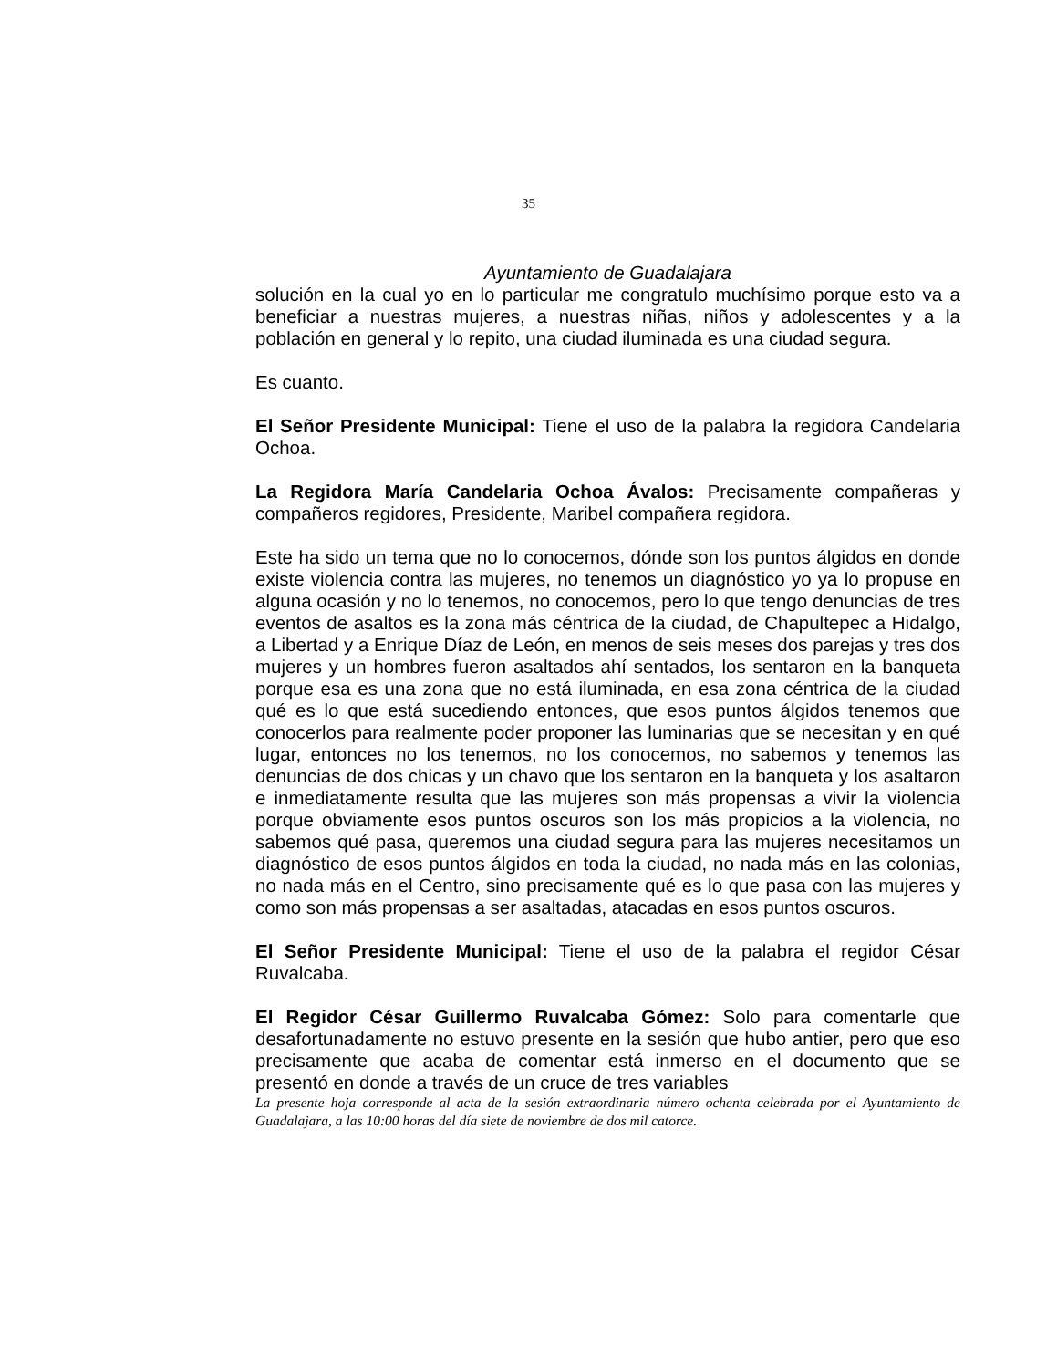35
Ayuntamiento de Guadalajara
solución en la cual yo en lo particular me congratulo muchísimo porque esto va a beneficiar a nuestras mujeres, a nuestras niñas, niños y adolescentes y a la población en general y lo repito, una ciudad iluminada es una ciudad segura.
Es cuanto.
El Señor Presidente Municipal: Tiene el uso de la palabra la regidora Candelaria Ochoa.
La Regidora María Candelaria Ochoa Ávalos: Precisamente compañeras y compañeros regidores, Presidente, Maribel compañera regidora.
Este ha sido un tema que no lo conocemos, dónde son los puntos álgidos en donde existe violencia contra las mujeres, no tenemos un diagnóstico yo ya lo propuse en alguna ocasión y no lo tenemos, no conocemos, pero lo que tengo denuncias de tres eventos de asaltos es la zona más céntrica de la ciudad, de Chapultepec a Hidalgo, a Libertad y a Enrique Díaz de León, en menos de seis meses dos parejas y tres dos mujeres y un hombres fueron asaltados ahí sentados, los sentaron en la banqueta porque esa es una zona que no está iluminada, en esa zona céntrica de la ciudad qué es lo que está sucediendo entonces, que esos puntos álgidos tenemos que conocerlos para realmente poder proponer las luminarias que se necesitan y en qué lugar, entonces no los tenemos, no los conocemos, no sabemos y tenemos las denuncias de dos chicas y un chavo que los sentaron en la banqueta y los asaltaron e inmediatamente resulta que las mujeres son más propensas a vivir la violencia porque obviamente esos puntos oscuros son los más propicios a la violencia, no sabemos qué pasa, queremos una ciudad segura para las mujeres necesitamos un diagnóstico de esos puntos álgidos en toda la ciudad, no nada más en las colonias, no nada más en el Centro, sino precisamente qué es lo que pasa con las mujeres y como son más propensas a ser asaltadas, atacadas en esos puntos oscuros.
El Señor Presidente Municipal: Tiene el uso de la palabra el regidor César Ruvalcaba.
El Regidor César Guillermo Ruvalcaba Gómez: Solo para comentarle que desafortunadamente no estuvo presente en la sesión que hubo antier, pero que eso precisamente que acaba de comentar está inmerso en el documento que se presentó en donde a través de un cruce de tres variables
La presente hoja corresponde al acta de la sesión extraordinaria número ochenta celebrada por el Ayuntamiento de Guadalajara, a las 10:00 horas del día siete de noviembre de dos mil catorce.